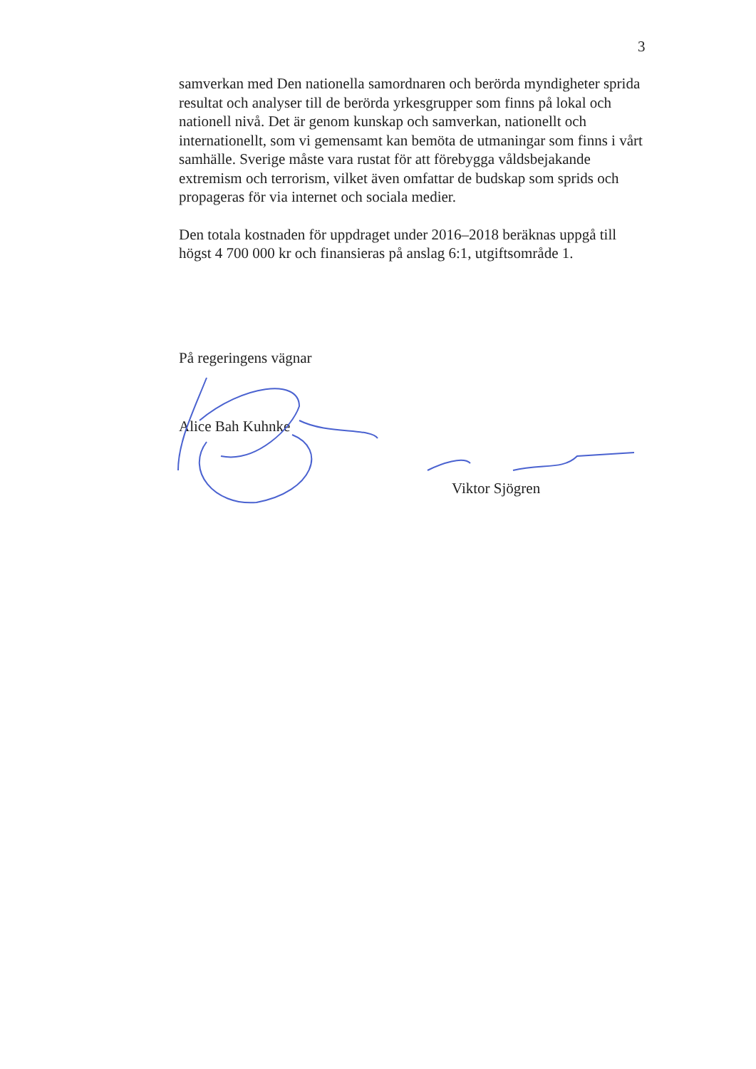3
samverkan med Den nationella samordnaren och berörda myndigheter sprida resultat och analyser till de berörda yrkesgrupper som finns på lokal och nationell nivå. Det är genom kunskap och samverkan, nationellt och internationellt, som vi gemensamt kan bemöta de utmaningar som finns i vårt samhälle. Sverige måste vara rustat för att förebygga våldsbejakande extremism och terrorism, vilket även omfattar de budskap som sprids och propageras för via internet och sociala medier.
Den totala kostnaden för uppdraget under 2016–2018 beräknas uppgå till högst 4 700 000 kr och finansieras på anslag 6:1, utgiftsområde 1.
På regeringens vägnar
Alice Bah Kuhnke
Viktor Sjögren